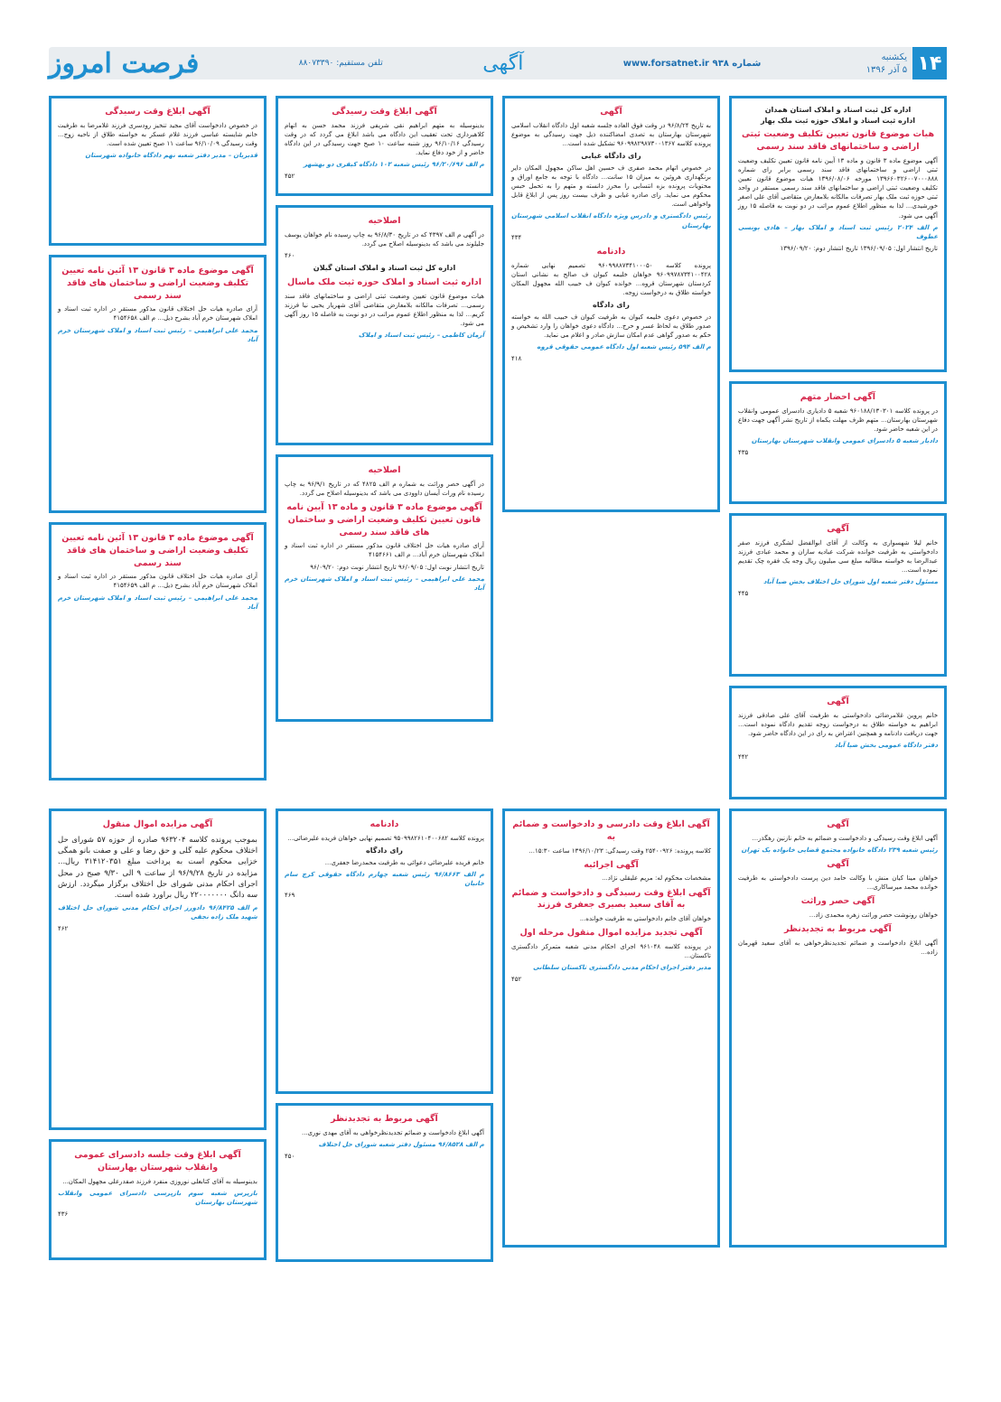۱۴
یکشنبه
۵ آذر ۱۳۹۶
شماره ۹۳۸ www.forsatnet.ir
آگهی
تلفن مستقیم: ۸۸۰۷۳۳۹۰
فرصت امروز
اداره کل ثبت اسناد و املاک استان همدان
اداره ثبت اسناد و املاک حوزه ثبت ملک بهار
هیات موضوع قانون تعیین تکلیف وضعیت ثبتی اراضی و ساختمانهای فاقد سند رسمی
آگهی موضوع ماده ۳ قانون و ماده ۱۳ آیین نامه قانون تعیین تکلیف وضعیت ثبتی اراضی و ساختمانهای فاقد سند رسمی برابر رای شماره ۱۳۹۶۶۰۳۲۶۰۰۷۰۰۰۸۸۸ مورخه ۱۳۹۶/۰۸/۰۶ هیات موضوع قانون تعیین تکلیف وضعیت ثبتی اراضی و ساختمانهای فاقد سند رسمی مستقر در واحد ثبتی حوزه ثبت ملک بهار تصرفات مالکانه بلامعارض متقاضی آقای علی اصغر خورشیدی... لذا به منظور اطلاع عموم مراتب در دو نوبت به فاصله ۱۵ روز آگهی می شود.
م الف ۲۰۲۴ رئیس ثبت اسناد و املاک بهار – هادی یونسی عطوف
تاریخ انتشار اول: ۱۳۹۶/۰۹/۰۵ تاریخ انتشار دوم: ۱۳۹۶/۰۹/۲۰
آگهی احضار متهم
در پرونده کلاسه ۹۶۰۱۸۸/۱۳۰۳۰۱ شعبه ۵ دادیاری دادسرای عمومی وانقلاب شهرستان بهارستان... متهم ظرف مهلت یکماه از تاریخ نشر آگهی جهت دفاع در این شعبه حاضر شود.
دادیار شعبه ۵ دادسرای عمومی وانقلاب شهرستان بهارستان
۴۳۵
آگهی
خانم لیلا شهسواری به وکالت از آقای ابوالفضل لشگری فرزند صفر دادخواستی به طرفیت خوانده شرکت عبادیه سازان و محمد عبادی فرزند عبدالرضا به خواسته مطالبه مبلغ سی میلیون ریال وجه یک فقره چک تقدیم نموده است...
مسئول دفتر شعبه اول شورای حل اختلاف بخش ضیا آباد
۴۴۵
آگهی
خانم پروین غلامرضائی دادخواستی به طرفیت آقای علی صادقی فرزند ابراهیم به خواسته طلاق به درخواست زوجه تقدیم دادگاه نموده است... جهت دریافت دادنامه و همچنین اعتراض به رای در این دادگاه حاضر شود.
دفتر دادگاه عمومی بخش ضیا آباد
۴۴۲
آگهی
به تاریخ ۹۶/۸/۲۴ در وقت فوق العاده جلسه شعبه اول دادگاه انقلاب اسلامی شهرستان بهارستان به تصدی امضاکننده ذیل جهت رسیدگی به موضوع پرونده کلاسه ۹۶۰۹۹۸۲۹۸۷۳۰۰۱۳۶۷ تشکیل شده است...
رای دادگاه غیابی
در خصوص اتهام محمد صفری ف حسین اهل ساکن مجهول المکان دایر برنگهداری هروئین به میزان ۱۵ سانت... دادگاه با توجه به جامع اوراق و محتویات پرونده بزه انتسابی را محرز دانسته و متهم را به تحمل حبس محکوم می نماید. رای صادره غیابی و ظرف بیست روز پس از ابلاغ قابل واخواهی است.
رئیس دادگستری و دادرس ویژه دادگاه انقلاب اسلامی شهرستان بهارستان
۴۳۴
دادنامه
پرونده کلاسه ۹۶۰۹۹۸۸۷۳۴۱۰۰۰۵۰ تصمیم نهایی شماره ۹۶۰۹۹۷۸۷۳۴۱۰۰۴۲۸ خواهان خلیمه کیوان ف صالح به نشانی استان کردستان شهرستان قروه... خوانده کیوان ف حبیب الله مجهول المکان خواسته طلاق به درخواست زوجه.
رای دادگاه
در خصوص دعوی خلیمه کیوان به طرفیت کیوان ف حبیب الله به خواسته صدور طلاق به لحاظ عسر و حرج... دادگاه دعوی خواهان را وارد تشخیص و حکم به صدور گواهی عدم امکان سازش صادر و اعلام می نماید.
م الف ۵۹۴ رئیس شعبه اول دادگاه عمومی حقوقی قروه
۴۱۸
آگهی ابلاغ وقت رسیدگی
بدینوسیله به متهم ابراهیم نقی شریفی فرزند محمد حسن به اتهام کلاهبرداری تحت تعقیب این دادگاه می باشد ابلاغ می گردد که در وقت رسیدگی ۹۶/۱۰/۱۶ روز شنبه ساعت ۱۰ صبح جهت رسیدگی در این دادگاه حاضر و از خود دفاع نماید.
م الف ۹۶/۲۰/۶۹۶ رئیس شعبه ۱۰۲ دادگاه کیفری دو بهشهر
۴۵۲
اصلاحیه
در آگهی م الف ۴۳۹۷ که در تاریخ ۹۶/۸/۳۰ به چاپ رسیده نام خواهان یوسف جلیلوند می باشد که بدینوسیله اصلاح می گردد.
۴۶۰
اداره کل ثبت اسناد و املاک استان گیلان
اداره ثبت اسناد و املاک حوزه ثبت ملک ماسال
هیات موضوع قانون تعیین وضعیت ثبتی اراضی و ساختمانهای فاقد سند رسمی... تصرفات مالکانه بلامعارض متقاضی آقای شهریار یحیی نیا فرزند کریم... لذا به منظور اطلاع عموم مراتب در دو نوبت به فاصله ۱۵ روز آگهی می شود.
آرمان کاظمی – رئیس ثبت اسناد و املاک
اصلاحیه
در آگهی حصر وراثت به شماره م الف ۴۸۲۵ که در تاریخ ۹۶/۹/۱ به چاپ رسیده نام ورات آیسان داوودی می باشد که بدینوسیله اصلاح می گردد.
آگهی موضوع ماده ۳ قانون و ماده ۱۳ آیین نامه قانون تعیین تکلیف وضعیت اراضی و ساختمان های فاقد سند رسمی
آرای صادره هیات حل اختلاف قانون مذکور مستقر در اداره ثبت اسناد و املاک شهرستان خرم آباد... م الف ۴۱۵۴۶۶۱
تاریخ انتشار نوبت اول: ۹۶/۰۹/۰۵ تاریخ انتشار نوبت دوم: ۹۶/۰۹/۲۰
محمد علی ابراهیمی – رئیس ثبت اسناد و املاک شهرستان خرم آباد
آگهی ابلاغ وقت رسیدگی
در خصوص دادخواست آقای مجید تنخیز رودسری فرزند غلامرضا به طرفیت خانم شایسته عباسی فرزند غلام عسکر به خواسته طلاق از ناحیه زوج... وقت رسیدگی ۹۶/۱۰/۰۹ ساعت ۱۱ صبح تعیین شده است.
قدیریان – مدیر دفتر شعبه نهم دادگاه خانواده شهرستان
آگهی موضوع ماده ۳ قانون ۱۳ آئین نامه تعیین تکلیف وضعیت اراضی و ساختمان های فاقد سند رسمی
آرای صادره هیات حل اختلاف قانون مذکور مستقر در اداره ثبت اسناد و املاک شهرستان خرم آباد بشرح ذیل... م الف ۴۱۵۴۶۵۸
محمد علی ابراهیمی – رئیس ثبت اسناد و املاک شهرستان خرم آباد
آگهی موضوع ماده ۳ قانون ۱۳ آئین نامه تعیین تکلیف وضعیت اراضی و ساختمان های فاقد سند رسمی
آرای صادره هیات حل اختلاف قانون مذکور مستقر در اداره ثبت اسناد و املاک شهرستان خرم آباد بشرح ذیل... م الف ۴۱۵۴۶۵۹
محمد علی ابراهیمی – رئیس ثبت اسناد و املاک شهرستان خرم آباد
آگهی
آگهی ابلاغ وقت رسیدگی و دادخواست و ضمائم به خانم نازنین رهگذر...
رئیس شعبه ۲۳۹ دادگاه خانواده مجتمع قضایی خانواده یک تهران
آگهی
خواهان مینا کیان منش با وکالت حامد دین پرست دادخواستی به طرفیت خوانده محمد میرساکاری...
آگهی حصر وراثت
خواهان رونوشت حصر وراثت زهره محمدی زاد...
آگهی مربوط به تجدیدنظر
آگهی ابلاغ دادخواست و ضمائم تجدیدنظرخواهی به آقای سعید قهرمان زاده...
آگهی ابلاغ وقت دادرسی و دادخواست و ضمائم به
کلاسه پرونده: ۲۵۴۰۰۹۲۶ وقت رسیدگی: ۱۳۹۶/۱۰/۲۳ ساعت ۱۵:۳۰...
آگهی اجرائیه
مشخصات محکوم له: مریم علیقلی نژاد...
آگهی ابلاغ وقت رسیدگی و دادخواست و ضمائم به آقای سعید بصیری جعفری فرزند
خواهان آقای خانم دادخواستی به طرفیت خوانده...
آگهی تجدید مزایده اموال منقول مرحله اول
در پرونده کلاسه ۹۶۱۰۴۸ اجرای احکام مدنی شعبه متمرکز دادگستری تاکستان...
مدیر دفتر اجرای احکام مدنی دادگستری تاکستان سلطانی
۴۵۲
دادنامه
پرونده کلاسه ۹۵۰۹۹۸۲۶۱۰۴۰۰۶۸۲ تصمیم نهایی خواهان فریده علیرضائی...
رای دادگاه
خانم فریده علیرضائی دعوائی به طرفیت محمدرضا جعفری...
م الف ۹۶/۸۶۶۳ رئیس شعبه چهارم دادگاه حقوقی کرج سام خانیان
۴۶۹
آگهی مربوط به تجدیدنظر
آگهی ابلاغ دادخواست و ضمائم تجدیدنظرخواهی به آقای مهدی نوری...
م الف ۹۶/۸۵۲۸ مسئول دفتر شعبه شورای حل اختلاف
۴۵۰
آگهی مزایده اموال منقول
بموجب پرونده کلاسه ۹۶۳۲۰۴ صادره از حوزه ۵۷ شورای حل اختلاف محکوم علیه گلی و حق رضا و علی و صفت بانو همگی خزایی محکوم است به پرداخت مبلغ ۳۱۴۱۲۰۳۵۱ ریال... مزایده در تاریخ ۹۶/۹/۲۸ از ساعت ۹ الی ۹/۳۰ صبح در محل اجرای احکام مدنی شورای حل اختلاف برگزار میگردد. ارزش سه دانگ ۲۲۰۰۰۰۰۰۰ ریال براورد شده است.
م الف ۹۶/۸۴۲۵ دادورز اجرای احکام مدنی شورای حل اختلاف شهید ملک زاده نجفی
۴۶۲
آگهی ابلاغ وقت جلسه دادسرای عمومی وانقلاب شهرستان بهارستان
بدینوسیله به آقای کتابعلی نوروزی منفرد فرزند صفدرعلی مجهول المکان...
بازپرس شعبه سوم بازپرسی دادسرای عمومی وانقلاب شهرستان بهارستان
۴۳۶